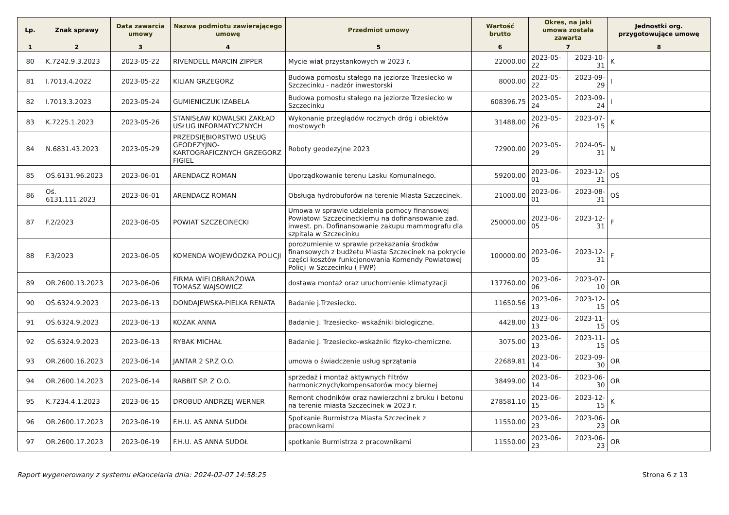| Lp. | Znak sprawy | Data zawarcia umowy | Nazwa podmiotu zawierającego umowę | Przedmiot umowy | Wartość brutto | Okres, na jaki umowa została zawarta | | Jednostki org. przygotowujące umowę |
| --- | --- | --- | --- | --- | --- | --- | --- | --- |
| 1 | 2 | 3 | 4 | 5 | 6 | 7 | | 8 |
| 80 | K.7242.9.3.2023 | 2023-05-22 | RIVENDELL MARCIN ZIPPER | Mycie wiat przystankowych w 2023 r. | 22000.00 | 2023-05-22 | 2023-10-31 | K |
| 81 | I.7013.4.2022 | 2023-05-22 | KILIAN GRZEGORZ | Budowa pomostu stałego na jeziorze Trzesiecko w Szczecinku - nadzór inwestorski | 8000.00 | 2023-05-22 | 2023-09-29 | I |
| 82 | I.7013.3.2023 | 2023-05-24 | GUMIENICZUK IZABELA | Budowa pomostu stałego na jeziorze Trzesiecko w Szczecinku | 608396.75 | 2023-05-24 | 2023-09-24 | I |
| 83 | K.7225.1.2023 | 2023-05-26 | STANISŁAW KOWALSKI ZAKŁAD USŁUG INFORMATYCZNYCH | Wykonanie przeglądów rocznych dróg i obiektów mostowych | 31488.00 | 2023-05-26 | 2023-07-15 | K |
| 84 | N.6831.43.2023 | 2023-05-29 | PRZEDSIĘBIORSTWO USŁUG GEODEZYJNO-KARTOGRAFICZNYCH GRZEGORZ FIGIEL | Roboty geodezyjne 2023 | 72900.00 | 2023-05-29 | 2024-05-31 | N |
| 85 | OŚ.6131.96.2023 | 2023-06-01 | ARENDACZ ROMAN | Uporządkowanie terenu Lasku Komunalnego. | 59200.00 | 2023-06-01 | 2023-12-31 | OŚ |
| 86 | Oś. 6131.111.2023 | 2023-06-01 | ARENDACZ ROMAN | Obsługa hydrobuforów na terenie Miasta Szczecinek. | 21000.00 | 2023-06-01 | 2023-08-31 | OŚ |
| 87 | F.2/2023 | 2023-06-05 | POWIAT SZCZECINECKI | Umowa w sprawie udzielenia pomocy finansowej Powiatowi Szczecineckiemu na dofinansowanie zad. inwest. pn. Dofinansowanie zakupu mammografu dla szpitala w Szczecinku | 250000.00 | 2023-06-05 | 2023-12-31 | F |
| 88 | F.3/2023 | 2023-06-05 | KOMENDA WOJEWÓDZKA POLICJI | porozumienie w sprawie przekazania środków finansowych z budżetu Miasta Szczecinek na pokrycie części kosztów funkcjonowania Komendy Powiatowej Policji w Szczecinku ( FWP) | 100000.00 | 2023-06-05 | 2023-12-31 | F |
| 89 | OR.2600.13.2023 | 2023-06-06 | FIRMA WIELOBRANŻOWA TOMASZ WAJSOWICZ | dostawa montaż oraz uruchomienie klimatyzacji | 137760.00 | 2023-06-06 | 2023-07-10 | OR |
| 90 | OŚ.6324.9.2023 | 2023-06-13 | DONDAJEWSKA-PIELKA RENATA | Badanie j.Trzesiecko. | 11650.56 | 2023-06-13 | 2023-12-15 | OŚ |
| 91 | OŚ.6324.9.2023 | 2023-06-13 | KOZAK ANNA | Badanie J. Trzesiecko- wskaźniki biologiczne. | 4428.00 | 2023-06-13 | 2023-11-15 | OŚ |
| 92 | OŚ.6324.9.2023 | 2023-06-13 | RYBAK MICHAŁ | Badanie J. Trzesiecko-wskaźniki fizyko-chemiczne. | 3075.00 | 2023-06-13 | 2023-11-15 | OŚ |
| 93 | OR.2600.16.2023 | 2023-06-14 | JANTAR 2 SP.Z O.O. | umowa o świadczenie usług sprzątania | 22689.81 | 2023-06-14 | 2023-09-30 | OR |
| 94 | OR.2600.14.2023 | 2023-06-14 | RABBIT SP. Z O.O. | sprzedaż i montaż aktywnych filtrów harmonicznych/kompensatorów mocy biernej | 38499.00 | 2023-06-14 | 2023-06-30 | OR |
| 95 | K.7234.4.1.2023 | 2023-06-15 | DROBUD ANDRZEJ WERNER | Remont chodników oraz nawierzchni z bruku i betonu na terenie miasta Szczecinek w 2023 r. | 278581.10 | 2023-06-15 | 2023-12-15 | K |
| 96 | OR.2600.17.2023 | 2023-06-19 | F.H.U. AS ANNA SUDOŁ | Spotkanie Burmistrza Miasta Szczecinek z pracownikami | 11550.00 | 2023-06-23 | 2023-06-23 | OR |
| 97 | OR.2600.17.2023 | 2023-06-19 | F.H.U. AS ANNA SUDOŁ | spotkanie Burmistrza z pracownikami | 11550.00 | 2023-06-23 | 2023-06-23 | OR |
Raport wygenerowany z systemu eKancelaria dnia: 2024-02-07 14:58:25 Strona 6 z 13